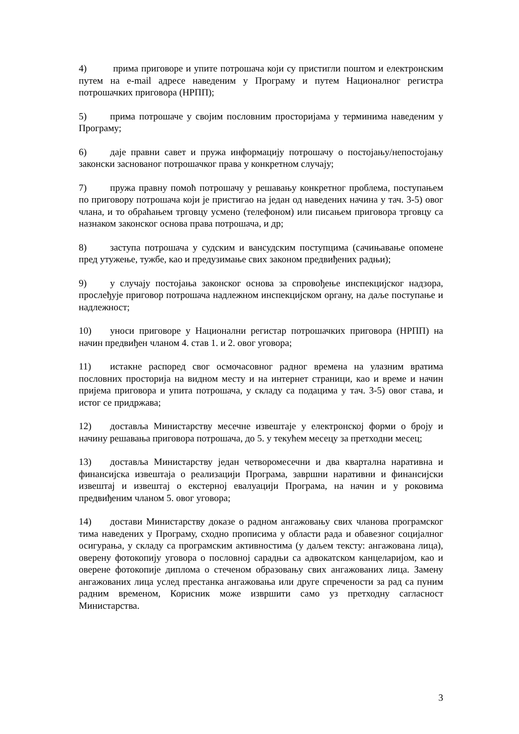4) прима приговоре и упите потрошача који су пристигли поштом и електронским путем на e-mail адресе наведеним у Програму и путем Националног регистра потрошачких приговора (НРПП);
5) прима потрошаче у својим пословним просторијама у терминима наведеним у Програму;
6) даје правни савет и пружа информацију потрошачу о постојању/непостојању законски заснованог потрошачког права у конкретном случају;
7) пружа правну помоћ потрошачу у решавању конкретног проблема, поступањем по приговору потрошача који је пристигао на један од наведених начина у тач. 3-5) овог члана, и то обраћањем трговцу усмено (телефоном) или писањем приговора трговцу са назнаком законског основа права потрошача, и др;
8) заступа потрошача у судским и вансудским поступцима (сачињавање опомене пред утужење, тужбе, као и предузимање свих законом предвиђених радњи);
9) у случају постојања законског основа за спровођење инспекцијског надзора, прослеђује приговор потрошача надлежном инспекцијском органу, на даље поступање и надлежност;
10) уноси приговоре у Национални регистар потрошачких приговора (НРПП) на начин предвиђен чланом 4. став 1. и 2. овог уговора;
11) истакне распоред свог осмочасовног радног времена на улазним вратима пословних просторија на видном месту и на интернет страници, као и време и начин пријема приговора и упита потрошача, у складу са подацима у тач. 3-5) овог става, и истог се придржава;
12) доставља Министарству месечне извештаје у електронској форми о броју и начину решавања приговора потрошача, до 5. у текућем месецу за претходни месец;
13) доставља Министарству један четворомесечни и два квартална наративна и финансијска извештаја о реализацији Програма, завршни наративни и финансијски извештај и извештај о екстерној евалуацији Програма, на начин и у роковима предвиђеним чланом 5. овог уговора;
14) достави Министарству доказе о радном ангажовању свих чланова програмског тима наведених у Програму, сходно прописима у области рада и обавезног социјалног осигурања, у складу са програмским активностима (у даљем тексту: ангажована лица), оверену фотокопију уговора о пословној сарадњи са адвокатском канцеларијом, као и оверене фотокопије диплома о стеченом образовању свих ангажованих лица. Замену ангажованих лица услед престанка ангажовања или друге спречености за рад са пуним радним временом, Корисник може извршити само уз претходну сагласност Министарства.
3